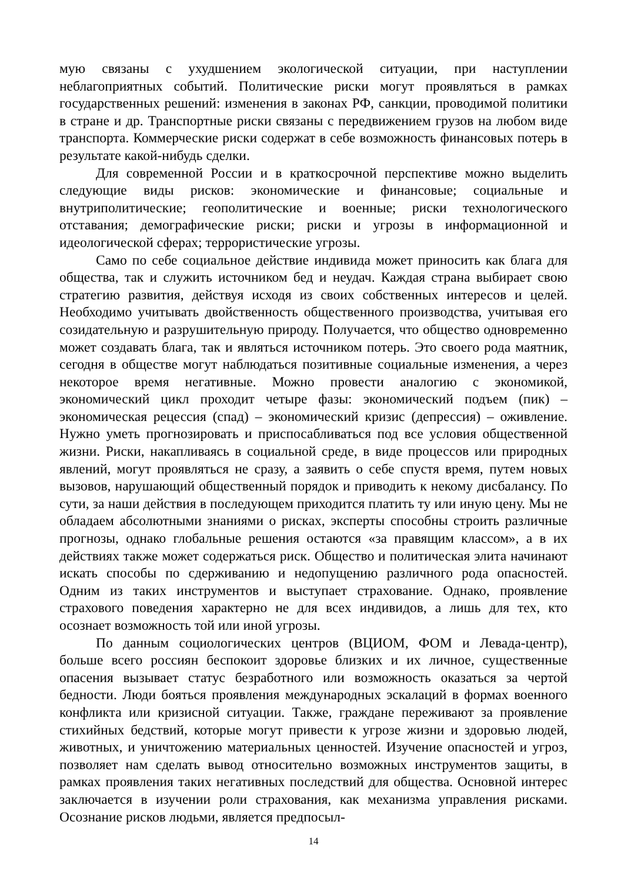мую связаны с ухудшением экологической ситуации, при наступлении неблагоприятных событий. Политические риски могут проявляться в рамках государственных решений: изменения в законах РФ, санкции, проводимой политики в стране и др. Транспортные риски связаны с передвижением грузов на любом виде транспорта. Коммерческие риски содержат в себе возможность финансовых потерь в результате какой-нибудь сделки.
Для современной России и в краткосрочной перспективе можно выделить следующие виды рисков: экономические и финансовые; социальные и внутриполитические; геополитические и военные; риски технологического отставания; демографические риски; риски и угрозы в информационной и идеологической сферах; террористические угрозы.
Само по себе социальное действие индивида может приносить как блага для общества, так и служить источником бед и неудач. Каждая страна выбирает свою стратегию развития, действуя исходя из своих собственных интересов и целей. Необходимо учитывать двойственность общественного производства, учитывая его созидательную и разрушительную природу. Получается, что общество одновременно может создавать блага, так и являться источником потерь. Это своего рода маятник, сегодня в обществе могут наблюдаться позитивные социальные изменения, а через некоторое время негативные. Можно провести аналогию с экономикой, экономический цикл проходит четыре фазы: экономический подъем (пик) – экономическая рецессия (спад) – экономический кризис (депрессия) – оживление. Нужно уметь прогнозировать и приспосабливаться под все условия общественной жизни. Риски, накапливаясь в социальной среде, в виде процессов или природных явлений, могут проявляться не сразу, а заявить о себе спустя время, путем новых вызовов, нарушающий общественный порядок и приводить к некому дисбалансу. По сути, за наши действия в последующем приходится платить ту или иную цену. Мы не обладаем абсолютными знаниями о рисках, эксперты способны строить различные прогнозы, однако глобальные решения остаются «за правящим классом», а в их действиях также может содержаться риск. Общество и политическая элита начинают искать способы по сдерживанию и недопущению различного рода опасностей. Одним из таких инструментов и выступает страхование. Однако, проявление страхового поведения характерно не для всех индивидов, а лишь для тех, кто осознает возможность той или иной угрозы.
По данным социологических центров (ВЦИОМ, ФОМ и Левада-центр), больше всего россиян беспокоит здоровье близких и их личное, существенные опасения вызывает статус безработного или возможность оказаться за чертой бедности. Люди бояться проявления международных эскалаций в формах военного конфликта или кризисной ситуации. Также, граждане переживают за проявление стихийных бедствий, которые могут привести к угрозе жизни и здоровью людей, животных, и уничтожению материальных ценностей. Изучение опасностей и угроз, позволяет нам сделать вывод относительно возможных инструментов защиты, в рамках проявления таких негативных последствий для общества. Основной интерес заключается в изучении роли страхования, как механизма управления рисками. Осознание рисков людьми, является предпосыл-
14